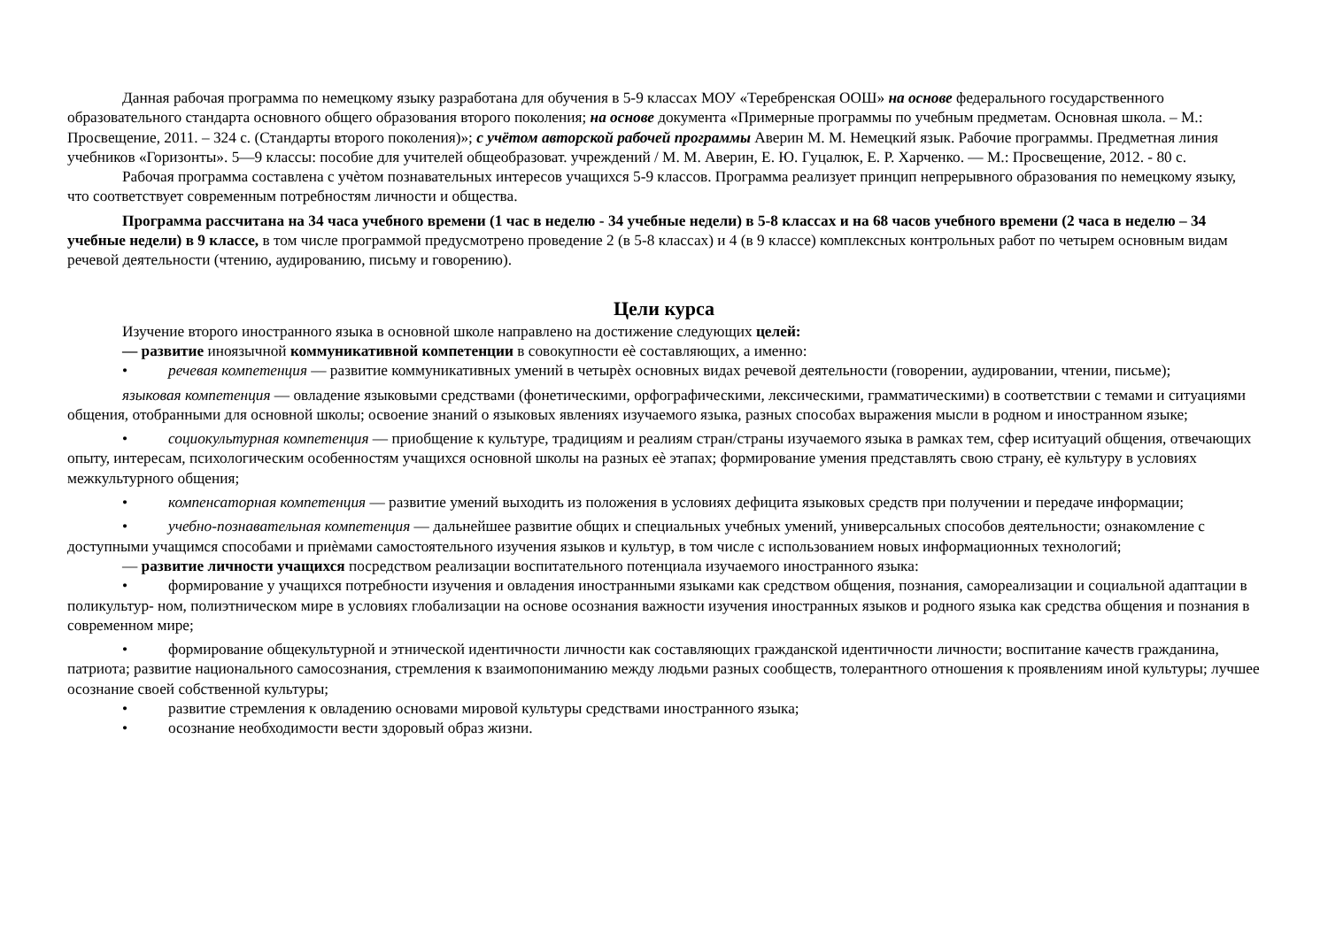Данная рабочая программа по немецкому языку разработана для обучения в 5-9 классах МОУ «Теребренская ООШ» на основе федерального государственного образовательного стандарта основного общего образования второго поколения; на основе документа «Примерные программы по учебным предметам. Основная школа. – М.: Просвещение, 2011. – 324 с. (Стандарты второго поколения)»; с учётом авторской рабочей программы Аверин М. М. Немецкий язык. Рабочие программы. Предметная линия учебников «Горизонты». 5—9 классы: пособие для учителей общеобразоват. учреждений / М. М. Аверин, Е. Ю. Гуцалюк, Е. Р. Харченко. — М.: Просвещение, 2012. - 80 с.
Рабочая программа составлена с учѐтом познавательных интересов учащихся 5-9 классов. Программа реализует принцип непрерывного образования по немецкому языку, что соответствует современным потребностям личности и общества.
Программа рассчитана на 34 часа учебного времени (1 час в неделю - 34 учебные недели) в 5-8 классах и на 68 часов учебного времени (2 часа в неделю – 34 учебные недели) в 9 классе, в том числе программой предусмотрено проведение 2 (в 5-8 классах) и 4 (в 9 классе) комплексных контрольных работ по четырем основным видам речевой деятельности (чтению, аудированию, письму и говорению).
Цели курса
Изучение второго иностранного языка в основной школе направлено на достижение следующих целей:
— развитие иноязычной коммуникативной компетенции в совокупности еѐ составляющих, а именно:
• речевая компетенция — развитие коммуникативных умений в четырѐх основных видах речевой деятельности (говорении, аудировании, чтении, письме);
языковая компетенция — овладение языковыми средствами (фонетическими, орфографическими, лексическими, грамматическими) в соответствии с темами и ситуациями общения, отобранными для основной школы; освоение знаний о языковых явлениях изучаемого языка, разных способах выражения мысли в родном и иностранном языке;
• социокультурная компетенция — приобщение к культуре, традициям и реалиям стран/страны изучаемого языка в рамках тем, сфер иситуаций общения, отвечающих опыту, интересам, психологическим особенностям учащихся основной школы на разных еѐ этапах; формирование умения представлять свою страну, еѐ культуру в условиях межкультурного общения;
• компенсаторная компетенция — развитие умений выходить из положения в условиях дефицита языковых средств при получении и передаче информации;
• учебно-познавательная компетенция — дальнейшее развитие общих и специальных учебных умений, универсальных способов деятельности; ознакомление с доступными учащимся способами и приѐмами самостоятельного изучения языков и культур, в том числе с использованием новых информационных технологий;
— развитие личности учащихся посредством реализации воспитательного потенциала изучаемого иностранного языка:
• формирование у учащихся потребности изучения и овладения иностранными языками как средством общения, познания, самореализации и социальной адаптации в поликультур- ном, полиэтническом мире в условиях глобализации на основе осознания важности изучения иностранных языков и родного языка как средства общения и познания в современном мире;
• формирование общекультурной и этнической идентичности личности как составляющих гражданской идентичности личности; воспитание качеств гражданина, патриота; развитие национального самосознания, стремления к взаимопониманию между людьми разных сообществ, толерантного отношения к проявлениям иной культуры; лучшее осознание своей собственной культуры;
• развитие стремления к овладению основами мировой культуры средствами иностранного языка;
• осознание необходимости вести здоровый образ жизни.